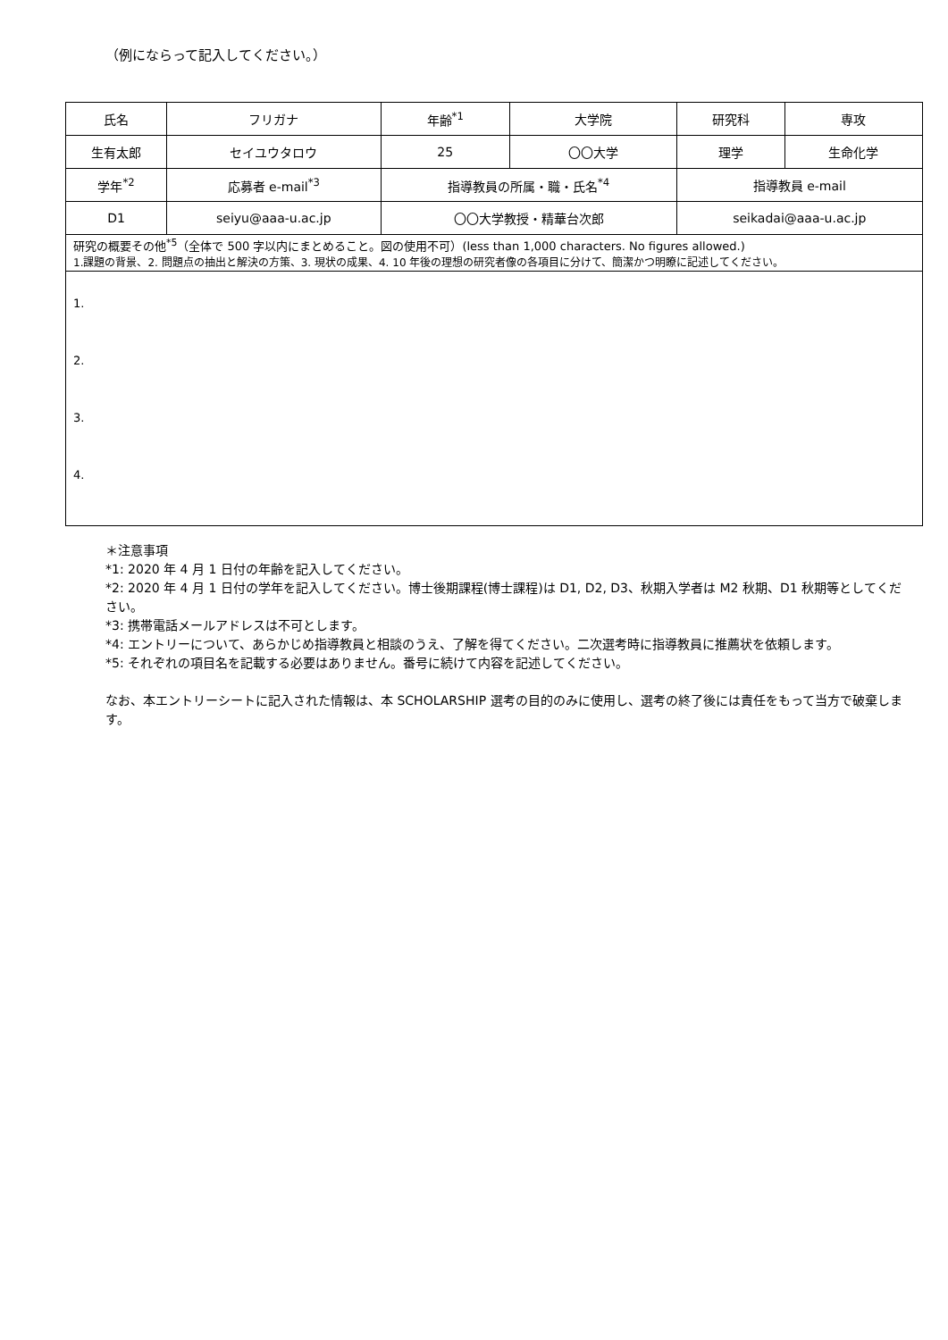（例にならって記入してください。）
| 氏名 | フリガナ | 年齢<sup>*1</sup> | 大学院 | 研究科 | 専攻 |
| 生有太郎 | セイユウタロウ | 25 | 〇〇大学 | 理学 | 生命化学 |
| 学年<sup>*2</sup> | 応募者 e-mail<sup>*3</sup> | 指導教員の所属・職・氏名<sup>*4</sup> | | 指導教員 e-mail | |
| D1 | seiyu@aaa-u.ac.jp | 〇〇大学教授・精華台次郎 | | seikadai@aaa-u.ac.jp | |
| 研究の概要その他<sup>*5</sup>（全体で 500 字以内にまとめること。図の使用不可）(less than 1,000 characters. No figures allowed.) 1.課題の背景、2. 問題点の抽出と解決の方策、3. 現状の成果、4. 10 年後の理想の研究者像の各項目に分けて、簡潔かつ明瞭に記述してください。 | | | | | |
| 1. 2. 3. 4. | | | | | |
＊注意事項
*1: 2020 年 4 月 1 日付の年齢を記入してください。
*2: 2020 年 4 月 1 日付の学年を記入してください。博士後期課程(博士課程)は D1, D2, D3、秋期入学者は M2 秋期、D1 秋期等としてください。
*3: 携帯電話メールアドレスは不可とします。
*4: エントリーについて、あらかじめ指導教員と相談のうえ、了解を得てください。二次選考時に指導教員に推薦状を依頼します。
*5: それぞれの項目名を記載する必要はありません。番号に続けて内容を記述してください。
なお、本エントリーシートに記入された情報は、本 SCHOLARSHIP 選考の目的のみに使用し、選考の終了後には責任をもって当方で破棄します。